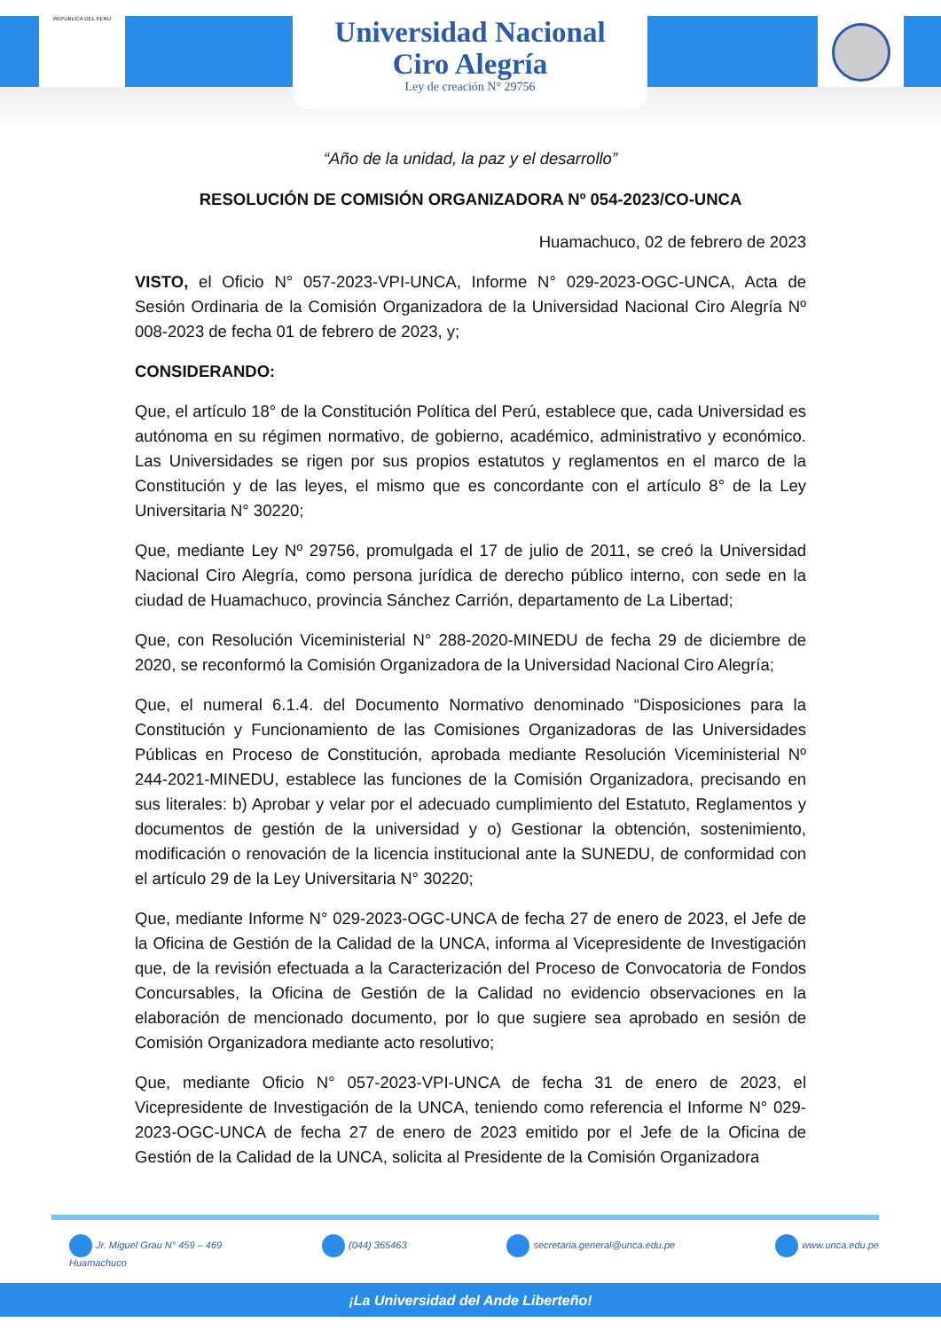REPÚBLICA DEL PERÚ
Universidad Nacional
Ciro Alegría
Ley de creación N° 29756
“Año de la unidad, la paz y el desarrollo”
RESOLUCIÓN DE COMISIÓN ORGANIZADORA Nº 054-2023/CO-UNCA
Huamachuco, 02 de febrero de 2023
VISTO, el Oficio N° 057-2023-VPI-UNCA, Informe N° 029-2023-OGC-UNCA, Acta de Sesión Ordinaria de la Comisión Organizadora de la Universidad Nacional Ciro Alegría Nº 008-2023 de fecha 01 de febrero de 2023, y;
CONSIDERANDO:
Que, el artículo 18° de la Constitución Política del Perú, establece que, cada Universidad es autónoma en su régimen normativo, de gobierno, académico, administrativo y económico. Las Universidades se rigen por sus propios estatutos y reglamentos en el marco de la Constitución y de las leyes, el mismo que es concordante con el artículo 8° de la Ley Universitaria N° 30220;
Que, mediante Ley Nº 29756, promulgada el 17 de julio de 2011, se creó la Universidad Nacional Ciro Alegría, como persona jurídica de derecho público interno, con sede en la ciudad de Huamachuco, provincia Sánchez Carrión, departamento de La Libertad;
Que, con Resolución Viceministerial N° 288-2020-MINEDU de fecha 29 de diciembre de 2020, se reconformó la Comisión Organizadora de la Universidad Nacional Ciro Alegría;
Que, el numeral 6.1.4. del Documento Normativo denominado “Disposiciones para la Constitución y Funcionamiento de las Comisiones Organizadoras de las Universidades Públicas en Proceso de Constitución, aprobada mediante Resolución Viceministerial Nº 244-2021-MINEDU, establece las funciones de la Comisión Organizadora, precisando en sus literales: b) Aprobar y velar por el adecuado cumplimiento del Estatuto, Reglamentos y documentos de gestión de la universidad y o) Gestionar la obtención, sostenimiento, modificación o renovación de la licencia institucional ante la SUNEDU, de conformidad con el artículo 29 de la Ley Universitaria N° 30220;
Que, mediante Informe N° 029-2023-OGC-UNCA de fecha 27 de enero de 2023, el Jefe de la Oficina de Gestión de la Calidad de la UNCA, informa al Vicepresidente de Investigación que, de la revisión efectuada a la Caracterización del Proceso de Convocatoria de Fondos Concursables, la Oficina de Gestión de la Calidad no evidencio observaciones en la elaboración de mencionado documento, por lo que sugiere sea aprobado en sesión de Comisión Organizadora mediante acto resolutivo;
Que, mediante Oficio N° 057-2023-VPI-UNCA de fecha 31 de enero de 2023, el Vicepresidente de Investigación de la UNCA, teniendo como referencia el Informe N° 029-2023-OGC-UNCA de fecha 27 de enero de 2023 emitido por el Jefe de la Oficina de Gestión de la Calidad de la UNCA, solicita al Presidente de la Comisión Organizadora
Jr. Miguel Grau N° 459 – 469
Huamachuco
(044) 365463 secretaria.general@unca.edu.pe www.unca.edu.pe
¡La Universidad del Ande Liberteño!